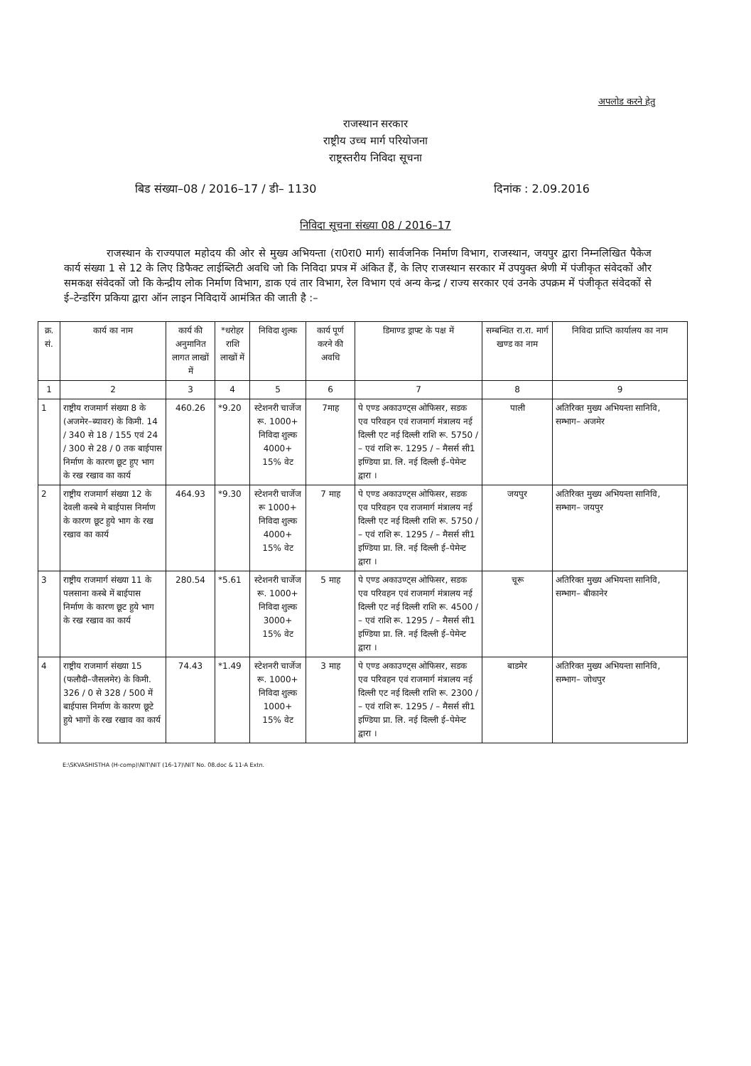अपलोड करने हेतु
राजस्थान सरकार
राष्ट्रीय उच्च मार्ग परियोजना
राष्ट्रस्तरीय निविदा सूचना
बिड संख्या–08 / 2016–17 / डी– 1130 दिनांक : 2.09.2016
निविदा सूचना संख्या 08 / 2016–17
राजस्थान के राज्यपाल महोदय की ओर से मुख्य अभियन्ता (रा0रा0 मार्ग) सार्वजनिक निर्माण विभाग, राजस्थान, जयपुर द्वारा निम्नलिखित पैकेज कार्य संख्या 1 से 12 के लिए डिफैक्ट लाईब्लिटी अवधि जो कि निविदा प्रपत्र में अंकित हैं, के लिए राजस्थान सरकार में उपयुक्त श्रेणी में पंजीकृत संवेदकों और समकक्ष संवेदकों जो कि केन्द्रीय लोक निर्माण विभाग, डाक एवं तार विभाग, रेल विभाग एवं अन्य केन्द्र / राज्य सरकार एवं उनके उपक्रम में पंजीकृत संवेदकों से ई–टेन्डरिंग प्रकिया द्वारा ऑन लाइन निविदायें आमंत्रित की जाती है :–
| क्र. सं. | कार्य का नाम | कार्य की अनुमानित लागत लाखों में | *धरोहर राशि लाखों में | निविदा शुल्क | कार्य पूर्ण करने की अवधि | डिमाण्ड ड्राफ्ट के पक्ष में | सम्बन्धित रा.रा. मार्ग खण्ड का नाम | निविदा प्राप्ति कार्यालय का नाम |
| --- | --- | --- | --- | --- | --- | --- | --- | --- |
| 1 | 2 | 3 | 4 | 5 | 6 | 7 | 8 | 9 |
| 1 | राष्ट्रीय राजमार्ग संख्या 8 के (अजमेर–ब्यावर) के किमी. 14 / 340 से 18 / 155 एवं 24 / 300 से 28 / 0 तक बाईपास निर्माण के कारण छूट हुए भाग के रख रखाव का कार्य | 460.26 | *9.20 | स्टेशनरी चार्जेज रू. 1000+ निविदा शुल्क 4000+ 15% वेट | 7माह | पे एण्ड अकाउण्ट्स ओफिसर, सडक एव परिवहन एवं राजमार्ग मंत्रालय नई दिल्ली एट नई दिल्ली राशि रू. 5750 / – एवं राशि रू. 1295 / – मैसर्स सी1 इण्डिया प्रा. लि. नई दिल्ली ई–पेमेन्ट द्वारा । | पाली | अतिरिक्त मुख्य अभियन्ता सानिवि, सम्भाग– अजमेर |
| 2 | राष्ट्रीय राजमार्ग संख्या 12 के देवली कस्बे मे बाईपास निर्माण के कारण छूट हुये भाग के रख रखाव का कार्य | 464.93 | *9.30 | स्टेशनरी चार्जेज रू 1000+ निविदा शुल्क 4000+ 15% वेट | 7 माह | पे एण्ड अकाउण्ट्स ओफिसर, सडक एव परिवहन एव राजमार्ग मंत्रालय नई दिल्ली एट नई दिल्ली राशि रू. 5750 / – एवं राशि रू. 1295 / – मैसर्स सी1 इण्डिया प्रा. लि. नई दिल्ली ई–पेमेन्ट द्वारा । | जयपुर | अतिरिक्त मुख्य अभियन्ता सानिवि, सम्भाग– जयपुर |
| 3 | राष्ट्रीय राजमार्ग संख्या 11 के पलसाना कस्बे में बाईपास निर्माण के कारण छूट हुये भाग के रख रखाव का कार्य | 280.54 | *5.61 | स्टेशनरी चार्जेज रू. 1000+ निविदा शुल्क 3000+ 15% वेट | 5 माह | पे एण्ड अकाउण्ट्स ओफिसर, सडक एव परिवहन एवं राजमार्ग मंत्रालय नई दिल्ली एट नई दिल्ली राशि रू. 4500 / – एवं राशि रू. 1295 / – मैसर्स सी1 इण्डिया प्रा. लि. नई दिल्ली ई–पेमेन्ट द्वारा । | चूरू | अतिरिक्त मुख्य अभियन्ता सानिवि, सम्भाग– बीकानेर |
| 4 | राष्ट्रीय राजमार्ग संख्या 15 (फलौदी–जैसलमेर) के किमी. 326 / 0 से 328 / 500 में बाईपास निर्माण के कारण छूटे हुये भागों के रख रखाव का कार्य | 74.43 | *1.49 | स्टेशनरी चार्जेज रू. 1000+ निविदा शुल्क 1000+ 15% वेट | 3 माह | पे एण्ड अकाउण्ट्स ओफिसर, सडक एव परिवहन एवं राजमार्ग मंत्रालय नई दिल्ली एट नई दिल्ली राशि रू. 2300 / – एवं राशि रू. 1295 / – मैसर्स सी1 इण्डिया प्रा. लि. नई दिल्ली ई–पेमेन्ट द्वारा । | बाडमेर | अतिरिक्त मुख्य अभियन्ता सानिवि, सम्भाग– जोधपुर |
E:\SKVASHISTHA (H-comp)\NIT\NIT (16-17)\NIT No. 08.doc & 11-A Extn.